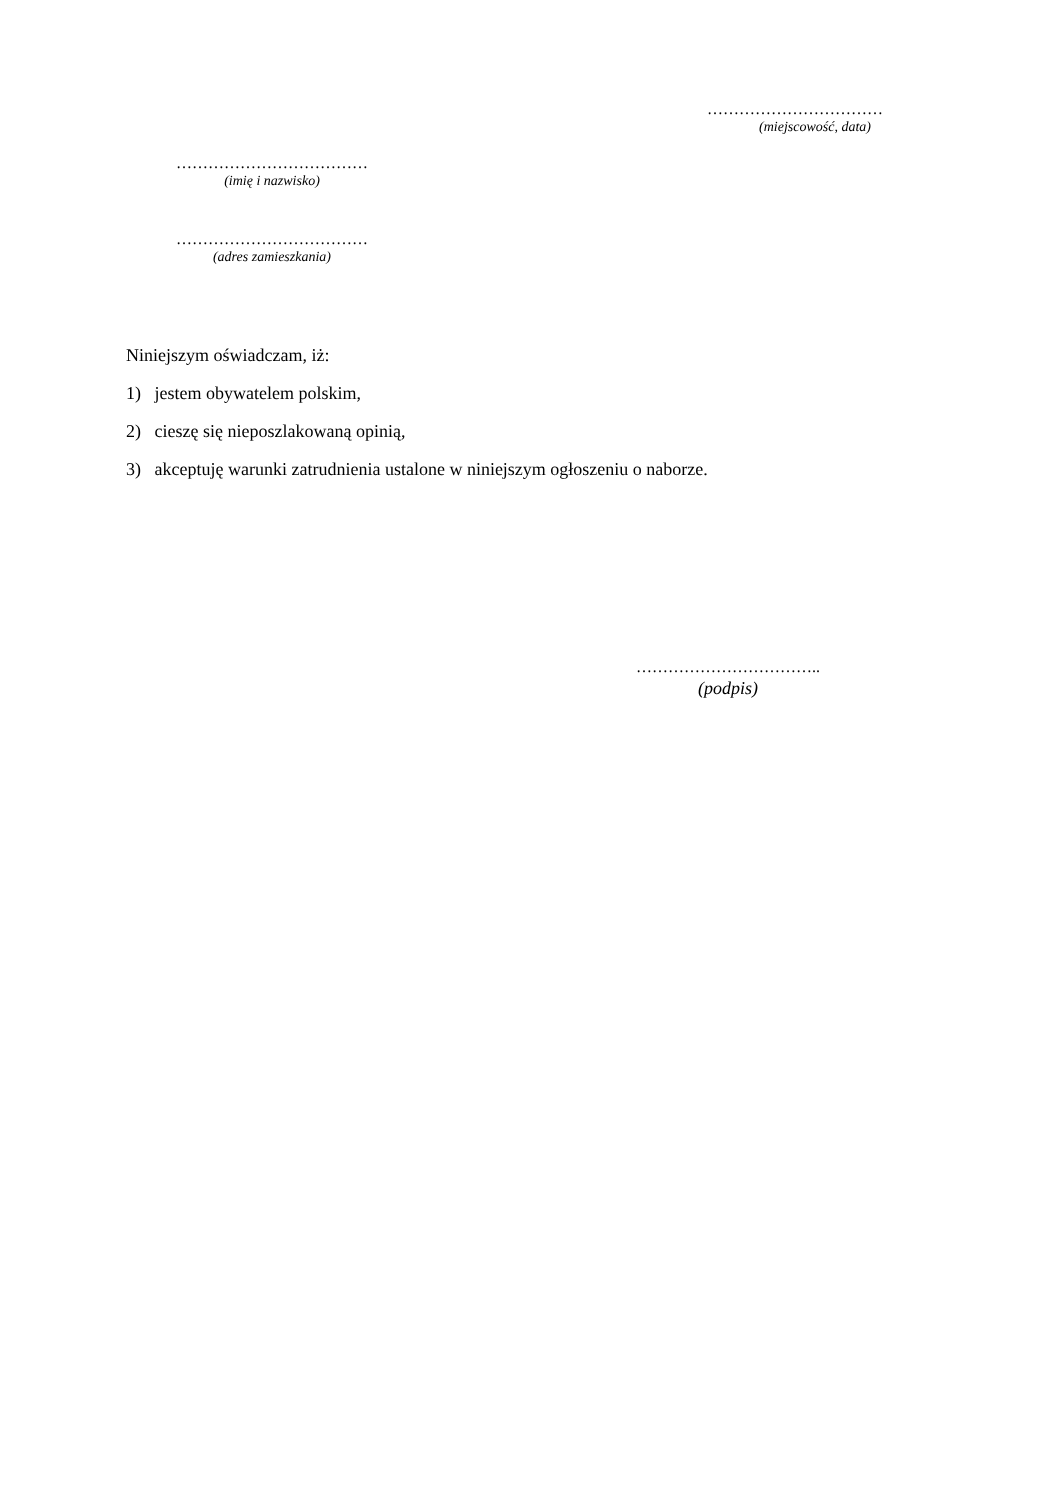……………………………
(miejscowość, data)
………………………………
(imię i nazwisko)
………………………………
(adres zamieszkania)
Niniejszym oświadczam, iż:
1) jestem obywatelem polskim,
2) cieszę się nieposzlakowaną opinią,
3) akceptuję warunki zatrudnienia ustalone w niniejszym ogłoszeniu o naborze.
……………………………..
(podpis)